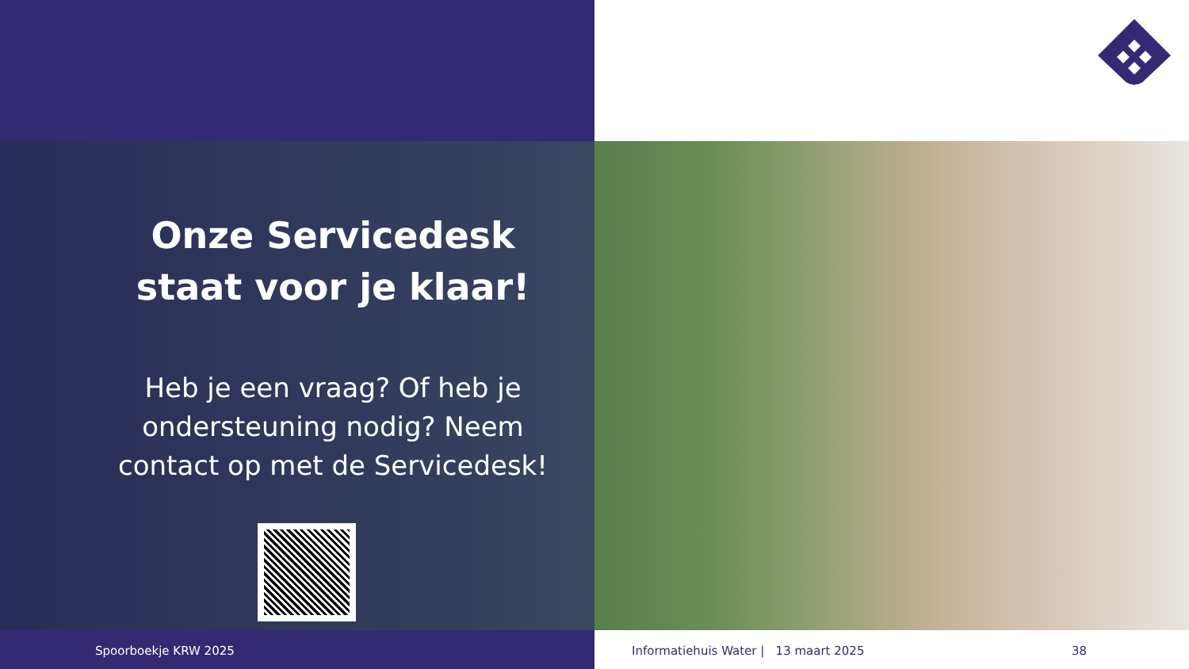Onze Servicedesk
staat voor je klaar!
Heb je een vraag? Of heb je
ondersteuning nodig? Neem
contact op met de Servicedesk!
Spoorboekje KRW 2025
Informatiehuis Water | 13 maart 2025
38